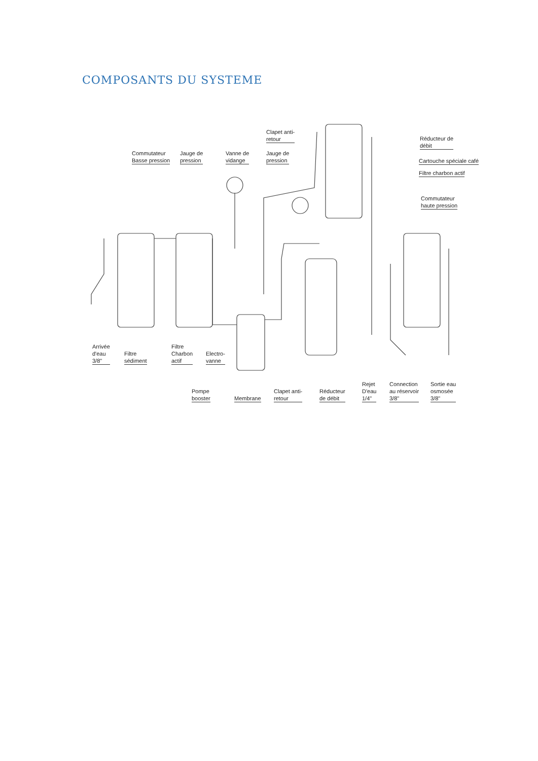COMPOSANTS DU SYSTEME
Commutateur
Basse pression
Jauge de
pression
Vanne de
vidange
Clapet anti-
retour
Jauge de
pression
Réducteur de
débit
Cartouche spéciale café
Filtre charbon actif
Commutateur
haute pression
Arrivée
d'eau
3/8"
Filtre
sédiment
Filtre
Charbon
actif
Electro-
vanne
Pompe
booster
Membrane
Clapet anti-
retour
Réducteur
de débit
Rejet
D'eau
1/4"
Connection
au réservoir
3/8"
Sortie eau
osmosée
3/8"